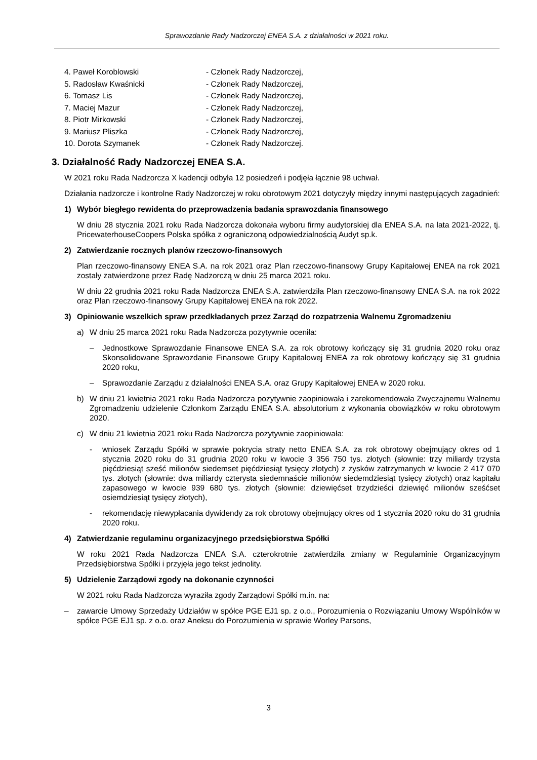Sprawozdanie Rady Nadzorczej ENEA S.A. z działalności w 2021 roku.
4. Paweł Koroblowski - Członek Rady Nadzorczej,
5. Radosław Kwaśnicki - Członek Rady Nadzorczej,
6. Tomasz Lis - Członek Rady Nadzorczej,
7. Maciej Mazur - Członek Rady Nadzorczej,
8. Piotr Mirkowski - Członek Rady Nadzorczej,
9. Mariusz Pliszka - Członek Rady Nadzorczej,
10. Dorota Szymanek - Członek Rady Nadzorczej.
3. Działalność Rady Nadzorczej ENEA S.A.
W 2021 roku Rada Nadzorcza X kadencji odbyła 12 posiedzeń i podjęła łącznie 98 uchwał.
Działania nadzorcze i kontrolne Rady Nadzorczej w roku obrotowym 2021 dotyczyły między innymi następujących zagadnień:
1) Wybór biegłego rewidenta do przeprowadzenia badania sprawozdania finansowego
W dniu 28 stycznia 2021 roku Rada Nadzorcza dokonała wyboru firmy audytorskiej dla ENEA S.A. na lata 2021-2022, tj. PricewaterhouseCoopers Polska spółka z ograniczoną odpowiedzialnością Audyt sp.k.
2) Zatwierdzanie rocznych planów rzeczowo-finansowych
Plan rzeczowo-finansowy ENEA S.A. na rok 2021 oraz Plan rzeczowo-finansowy Grupy Kapitałowej ENEA na rok 2021 zostały zatwierdzone przez Radę Nadzorczą w dniu 25 marca 2021 roku.
W dniu 22 grudnia 2021 roku Rada Nadzorcza ENEA S.A. zatwierdziła Plan rzeczowo-finansowy ENEA S.A. na rok 2022 oraz Plan rzeczowo-finansowy Grupy Kapitałowej ENEA na rok 2022.
3) Opiniowanie wszelkich spraw przedkładanych przez Zarząd do rozpatrzenia Walnemu Zgromadzeniu
a) W dniu 25 marca 2021 roku Rada Nadzorcza pozytywnie oceniła:
– Jednostkowe Sprawozdanie Finansowe ENEA S.A. za rok obrotowy kończący się 31 grudnia 2020 roku oraz Skonsolidowane Sprawozdanie Finansowe Grupy Kapitałowej ENEA za rok obrotowy kończący się 31 grudnia 2020 roku,
– Sprawozdanie Zarządu z działalności ENEA S.A. oraz Grupy Kapitałowej ENEA w 2020 roku.
b) W dniu 21 kwietnia 2021 roku Rada Nadzorcza pozytywnie zaopiniowała i zarekomendowała Zwyczajnemu Walnemu Zgromadzeniu udzielenie Członkom Zarządu ENEA S.A. absolutorium z wykonania obowiązków w roku obrotowym 2020.
c) W dniu 21 kwietnia 2021 roku Rada Nadzorcza pozytywnie zaopiniowała:
- wniosek Zarządu Spółki w sprawie pokrycia straty netto ENEA S.A. za rok obrotowy obejmujący okres od 1 stycznia 2020 roku do 31 grudnia 2020 roku w kwocie 3 356 750 tys. złotych (słownie: trzy miliardy trzysta pięćdziesiąt sześć milionów siedemset pięćdziesiąt tysięcy złotych) z zysków zatrzymanych w kwocie 2 417 070 tys. złotych (słownie: dwa miliardy czterysta siedemnaście milionów siedemdziesiąt tysięcy złotych) oraz kapitału zapasowego w kwocie 939 680 tys. złotych (słownie: dziewięćset trzydzieści dziewięć milionów sześćset osiemdziesiąt tysięcy złotych),
- rekomendację niewypłacania dywidendy za rok obrotowy obejmujący okres od 1 stycznia 2020 roku do 31 grudnia 2020 roku.
4) Zatwierdzanie regulaminu organizacyjnego przedsiębiorstwa Spółki
W roku 2021 Rada Nadzorcza ENEA S.A. czterokrotnie zatwierdziła zmiany w Regulaminie Organizacyjnym Przedsiębiorstwa Spółki i przyjęła jego tekst jednolity.
5) Udzielenie Zarządowi zgody na dokonanie czynności
W 2021 roku Rada Nadzorcza wyraziła zgody Zarządowi Spółki m.in. na:
– zawarcie Umowy Sprzedaży Udziałów w spółce PGE EJ1 sp. z o.o., Porozumienia o Rozwiązaniu Umowy Wspólników w spółce PGE EJ1 sp. z o.o. oraz Aneksu do Porozumienia w sprawie Worley Parsons,
3